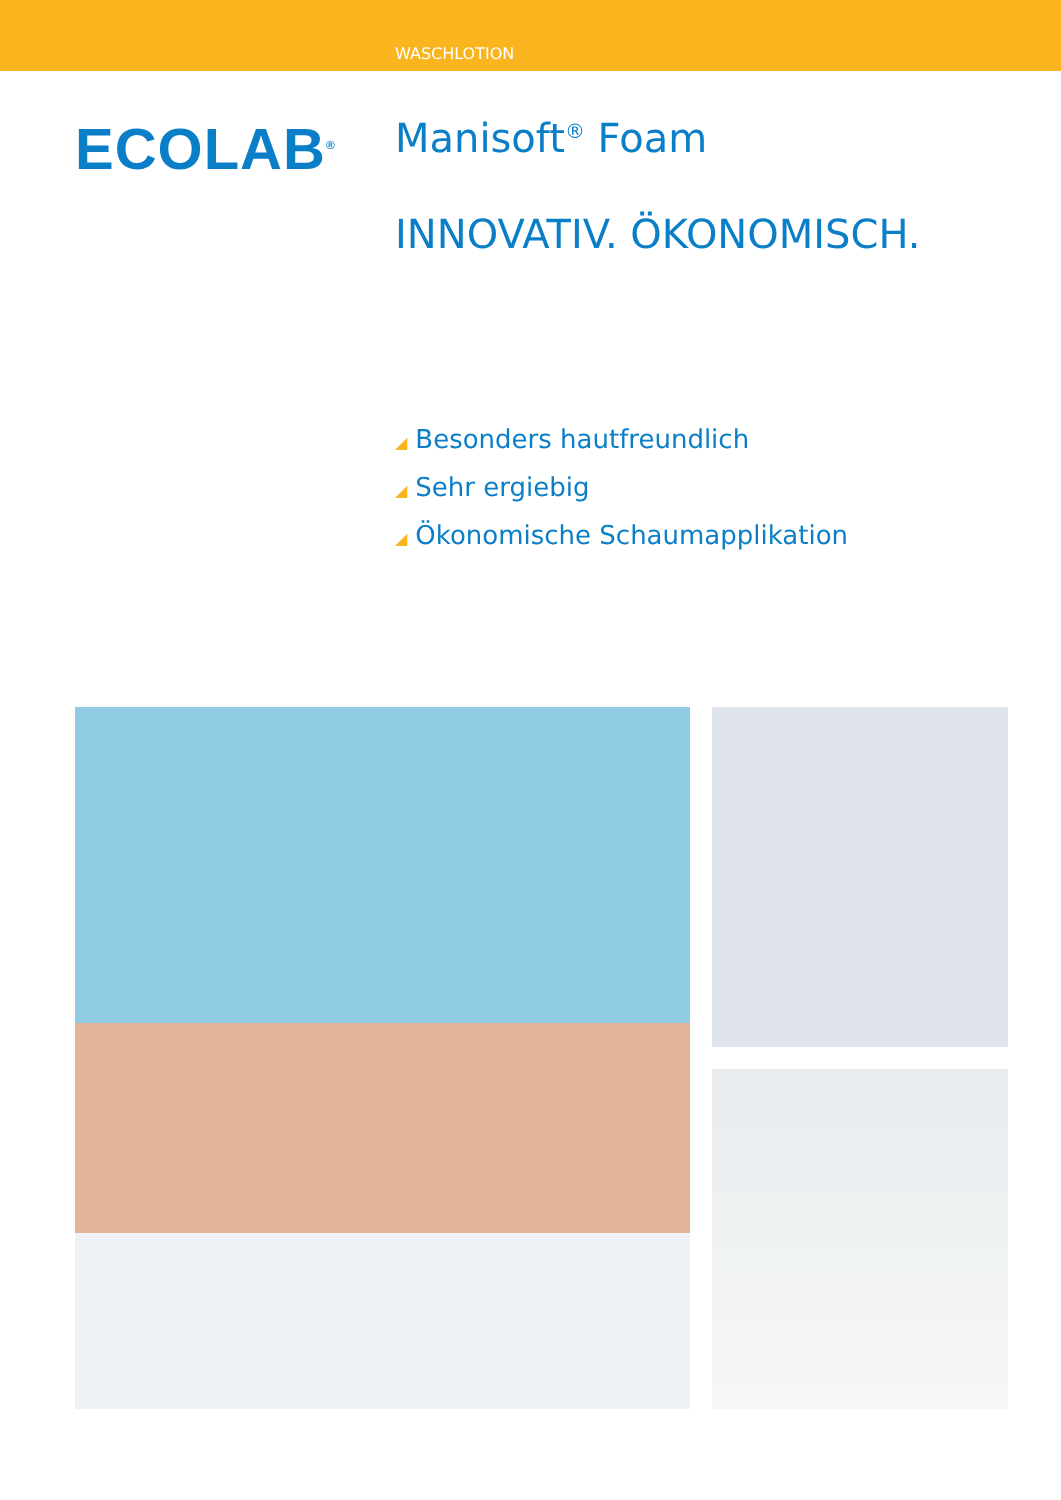WASCHLOTION
ECOLAB<sup>®</sup>
Manisoft<sup>®</sup> Foam
INNOVATIV. ÖKONOMISCH.
◢ Besonders hautfreundlich
◢ Sehr ergiebig
◢ Ökonomische Schaumapplikation